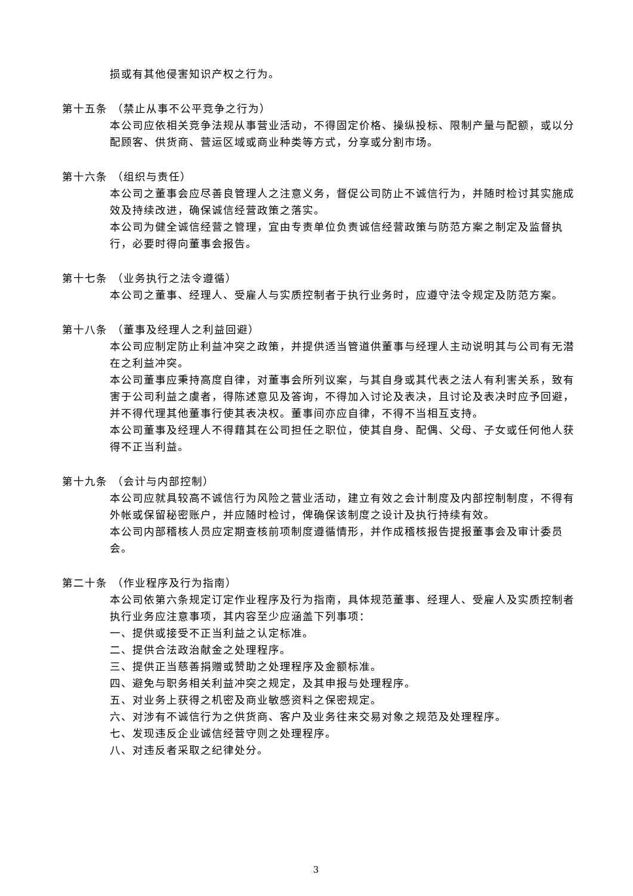损或有其他侵害知识产权之行为。
第十五条 （禁止从事不公平竞争之行为）
本公司应依相关竞争法规从事营业活动，不得固定价格、操纵投标、限制产量与配额，或以分配顾客、供货商、营运区域或商业种类等方式，分享或分割市场。
第十六条 （组织与责任）
本公司之董事会应尽善良管理人之注意义务，督促公司防止不诚信行为，并随时检讨其实施成效及持续改进，确保诚信经营政策之落实。
本公司为健全诚信经营之管理，宜由专责单位负责诚信经营政策与防范方案之制定及监督执行，必要时得向董事会报告。
第十七条 （业务执行之法令遵循）
本公司之董事、经理人、受雇人与实质控制者于执行业务时，应遵守法令规定及防范方案。
第十八条 （董事及经理人之利益回避）
本公司应制定防止利益冲突之政策，并提供适当管道供董事与经理人主动说明其与公司有无潜在之利益冲突。
本公司董事应秉持高度自律，对董事会所列议案，与其自身或其代表之法人有利害关系，致有害于公司利益之虞者，得陈述意见及答询，不得加入讨论及表决，且讨论及表决时应予回避，并不得代理其他董事行使其表决权。董事间亦应自律，不得不当相互支持。
本公司董事及经理人不得藉其在公司担任之职位，使其自身、配偶、父母、子女或任何他人获得不正当利益。
第十九条 （会计与内部控制）
本公司应就具较高不诚信行为风险之营业活动，建立有效之会计制度及内部控制制度，不得有外帐或保留秘密账户，并应随时检讨，俾确保该制度之设计及执行持续有效。
本公司内部稽核人员应定期查核前项制度遵循情形，并作成稽核报告提报董事会及审计委员会。
第二十条 （作业程序及行为指南）
本公司依第六条规定订定作业程序及行为指南，具体规范董事、经理人、受雇人及实质控制者执行业务应注意事项，其内容至少应涵盖下列事项：
一、提供或接受不正当利益之认定标准。
二、提供合法政治献金之处理程序。
三、提供正当慈善捐赠或赞助之处理程序及金额标准。
四、避免与职务相关利益冲突之规定，及其申报与处理程序。
五、对业务上获得之机密及商业敏感资料之保密规定。
六、对涉有不诚信行为之供货商、客户及业务往来交易对象之规范及处理程序。
七、发现违反企业诚信经营守则之处理程序。
八、对违反者采取之纪律处分。
3